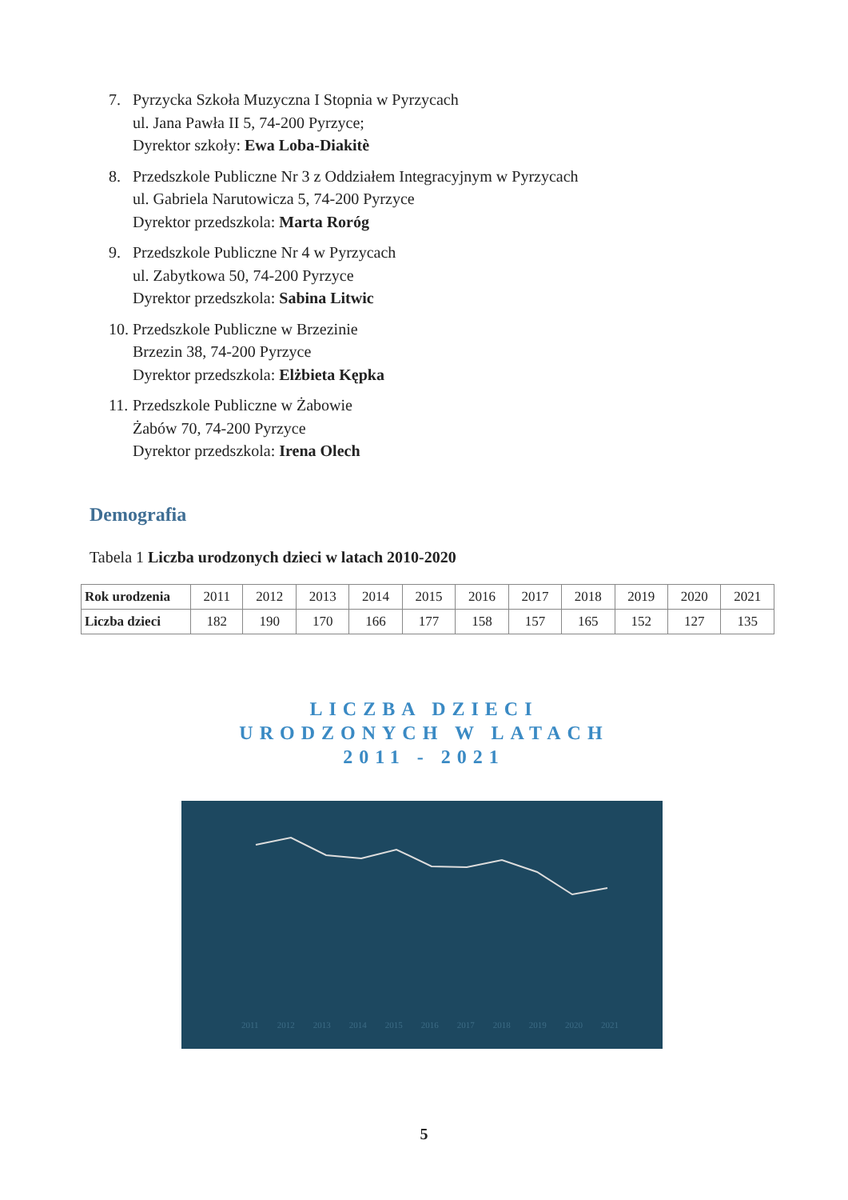7. Pyrzycka Szkoła Muzyczna I Stopnia w Pyrzycach
ul. Jana Pawła II 5, 74-200 Pyrzyce;
Dyrektor szkoły: Ewa Loba-Diakitè
8. Przedszkole Publiczne Nr 3 z Oddziałem Integracyjnym w Pyrzycach
ul. Gabriela Narutowicza 5, 74-200 Pyrzyce
Dyrektor przedszkola: Marta Roróg
9. Przedszkole Publiczne Nr 4 w Pyrzycach
ul. Zabytkowa 50, 74-200 Pyrzyce
Dyrektor przedszkola: Sabina Litwic
10. Przedszkole Publiczne w Brzezinie
Brzezin 38, 74-200 Pyrzyce
Dyrektor przedszkola: Elżbieta Kępka
11. Przedszkole Publiczne w Żabowie
Żabów 70, 74-200 Pyrzyce
Dyrektor przedszkola: Irena Olech
Demografia
Tabela 1 Liczba urodzonych dzieci w latach 2010-2020
| Rok urodzenia | 2011 | 2012 | 2013 | 2014 | 2015 | 2016 | 2017 | 2018 | 2019 | 2020 | 2021 |
| --- | --- | --- | --- | --- | --- | --- | --- | --- | --- | --- | --- |
| Liczba dzieci | 182 | 190 | 170 | 166 | 177 | 158 | 157 | 165 | 152 | 127 | 135 |
LICZBA DZIECI
URODZONYCH W LATACH
2011 - 2021
2011 2012 2013 2014 2015 2016 2017 2018 2019 2020 2021
5